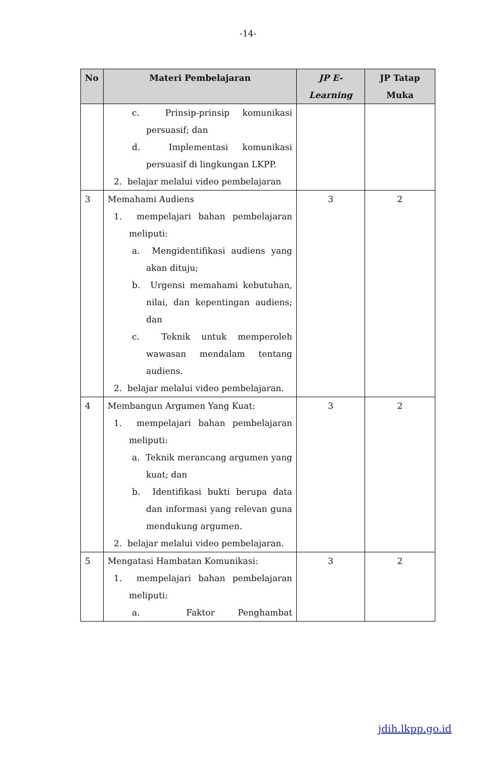-14-
| No | Materi Pembelajaran | JP E-Learning | JP Tatap Muka |
| --- | --- | --- | --- |
| | c. Prinsip-prinsip komunikasi persuasif; dan d. Implementasi komunikasi persuasif di lingkungan LKPP. 2. belajar melalui video pembelajaran | | |
| 3 | Memahami Audiens 1. mempelajari bahan pembelajaran meliputi: a. Mengidentifikasi audiens yang akan dituju; b. Urgensi memahami kebutuhan, nilai, dan kepentingan audiens; dan c. Teknik untuk memperoleh wawasan mendalam tentang audiens. 2. belajar melalui video pembelajaran. | 3 | 2 |
| 4 | Membangun Argumen Yang Kuat: 1. mempelajari bahan pembelajaran meliputi: a. Teknik merancang argumen yang kuat; dan b. Identifikasi bukti berupa data dan informasi yang relevan guna mendukung argumen. 2. belajar melalui video pembelajaran. | 3 | 2 |
| 5 | Mengatasi Hambatan Komunikasi: 1. mempelajari bahan pembelajaran meliputi: a. Faktor Penghambat | 3 | 2 |
jdih.lkpp.go.id